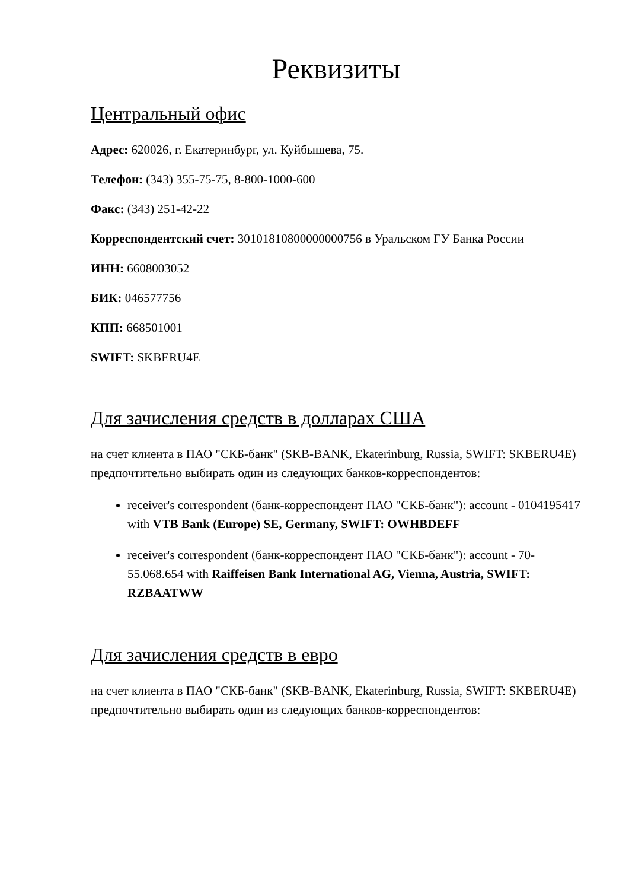Реквизиты
Центральный офис
Адрес: 620026, г. Екатеринбург, ул. Куйбышева, 75.
Телефон: (343) 355-75-75, 8-800-1000-600
Факс: (343) 251-42-22
Корреспондентский счет: 30101810800000000756 в Уральском ГУ Банка России
ИНН: 6608003052
БИК: 046577756
КПП: 668501001
SWIFT: SKBERU4E
Для зачисления средств в долларах США
на счет клиента в ПАО "СКБ-банк" (SKB-BANK, Ekaterinburg, Russia, SWIFT: SKBERU4E) предпочтительно выбирать один из следующих банков-корреспондентов:
receiver's correspondent (банк-корреспондент ПАО "СКБ-банк"): account - 0104195417 with VTB Bank (Europe) SE, Germany, SWIFT: OWHBDEFF
receiver's correspondent (банк-корреспондент ПАО "СКБ-банк"): account - 70-55.068.654 with Raiffeisen Bank International AG, Vienna, Austria, SWIFT: RZBAATWW
Для зачисления средств в евро
на счет клиента в ПАО "СКБ-банк" (SKB-BANK, Ekaterinburg, Russia, SWIFT: SKBERU4E) предпочтительно выбирать один из следующих банков-корреспондентов: